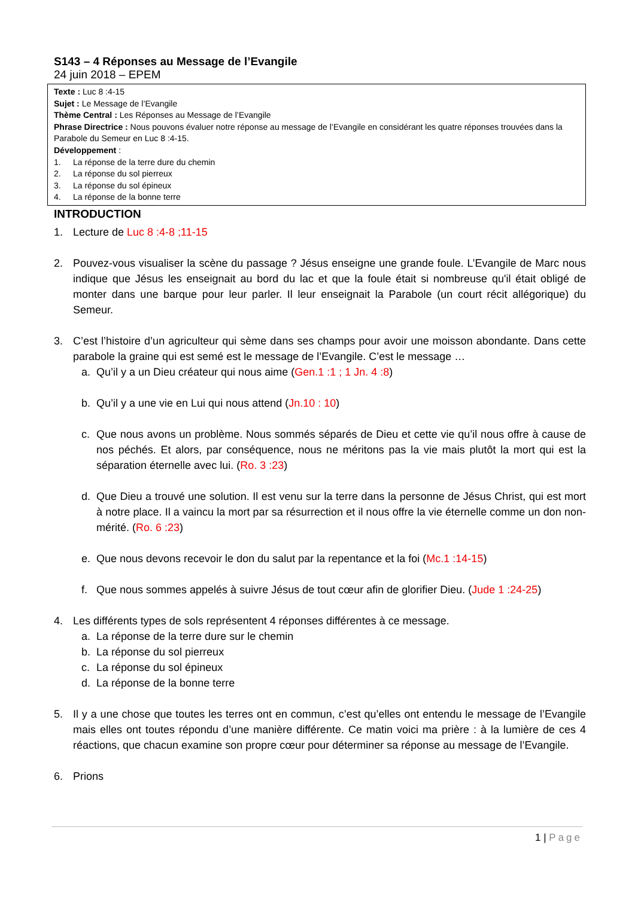S143 – 4 Réponses au Message de l’Evangile
24 juin 2018 – EPEM
Texte : Luc 8 :4-15
Sujet : Le Message de l’Evangile
Thème Central : Les Réponses au Message de l’Evangile
Phrase Directrice : Nous pouvons évaluer notre réponse au message de l’Evangile en considérant les quatre réponses trouvées dans la Parabole du Semeur en Luc 8 :4-15.
Développement :
1. La réponse de la terre dure du chemin
2. La réponse du sol pierreux
3. La réponse du sol épineux
4. La réponse de la bonne terre
INTRODUCTION
1. Lecture de Luc 8 :4-8 ;11-15
2. Pouvez-vous visualiser la scène du passage ? Jésus enseigne une grande foule. L’Evangile de Marc nous indique que Jésus les enseignait au bord du lac et que la foule était si nombreuse qu'il était obligé de monter dans une barque pour leur parler. Il leur enseignait la Parabole (un court récit allégorique) du Semeur.
3. C’est l’histoire d’un agriculteur qui sème dans ses champs pour avoir une moisson abondante. Dans cette parabole la graine qui est semé est le message de l’Evangile. C’est le message …
a. Qu’il y a un Dieu créateur qui nous aime (Gen.1 :1 ; 1 Jn. 4 :8)
b. Qu’il y a une vie en Lui qui nous attend (Jn.10 : 10)
c. Que nous avons un problème. Nous sommés séparés de Dieu et cette vie qu’il nous offre à cause de nos péchés. Et alors, par conséquence, nous ne méritons pas la vie mais plutôt la mort qui est la séparation éternelle avec lui. (Ro. 3 :23)
d. Que Dieu a trouvé une solution. Il est venu sur la terre dans la personne de Jésus Christ, qui est mort à notre place. Il a vaincu la mort par sa résurrection et il nous offre la vie éternelle comme un don non-mérité. (Ro. 6 :23)
e. Que nous devons recevoir le don du salut par la repentance et la foi (Mc.1 :14-15)
f. Que nous sommes appelés à suivre Jésus de tout cœur afin de glorifier Dieu. (Jude 1 :24-25)
4. Les différents types de sols représentent 4 réponses différentes à ce message.
a. La réponse de la terre dure sur le chemin
b. La réponse du sol pierreux
c. La réponse du sol épineux
d. La réponse de la bonne terre
5. Il y a une chose que toutes les terres ont en commun, c’est qu’elles ont entendu le message de l’Evangile mais elles ont toutes répondu d’une manière différente. Ce matin voici ma prière : à la lumière de ces 4 réactions, que chacun examine son propre cœur pour déterminer sa réponse au message de l’Evangile.
6. Prions
1 | Page